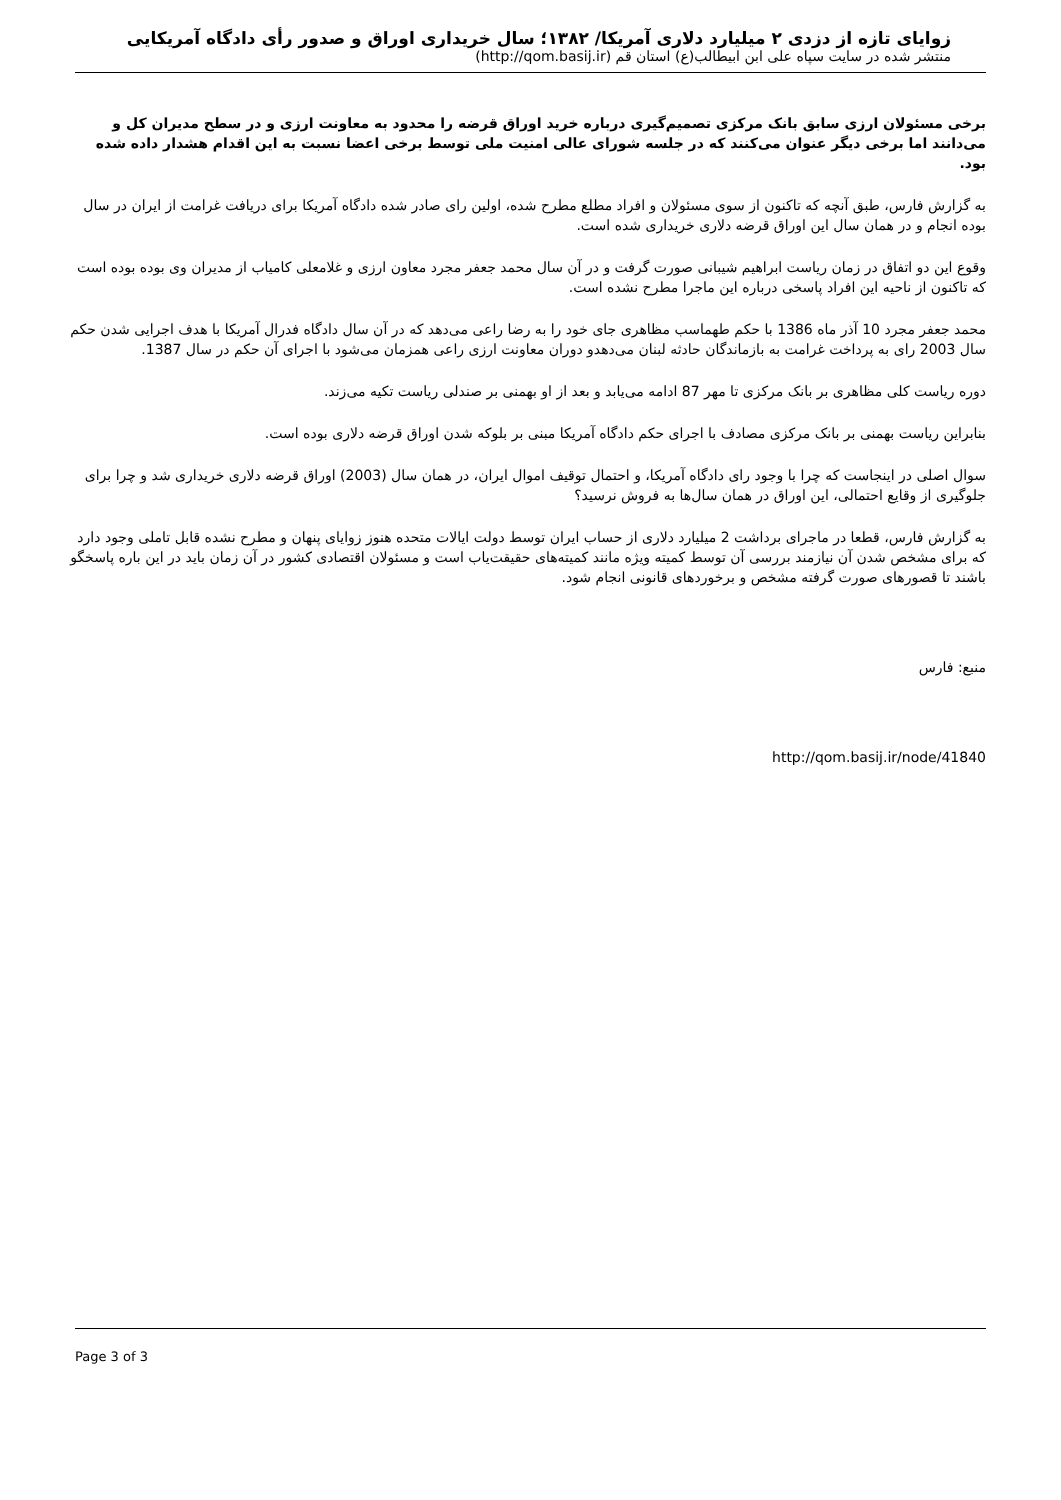زوایای تازه از دزدی ۲ میلیارد دلاری آمریکا/ ۱۳۸۲؛ سال خریداری اوراق و صدور رأی دادگاه آمریکایی
منتشر شده در سایت سپاه علی ابن ابیطالب(ع) استان قم (http://qom.basij.ir)
برخی مسئولان ارزی سابق بانک مرکزی تصمیم‌گیری درباره خرید اوراق قرضه را محدود به معاونت ارزی و در سطح مدیران کل و می‌دانند اما برخی دیگر عنوان می‌کنند که در جلسه شورای عالی امنیت ملی توسط برخی اعضا نسبت به این اقدام هشدار داده شده بود.
به گزارش فارس، طبق آنچه که تاکنون از سوی مسئولان و افراد مطلع مطرح شده، اولین رای صادر شده دادگاه آمریکا برای دریافت غرامت از ایران در سال بوده انجام و در همان سال این اوراق قرضه دلاری خریداری شده است.
وقوع این دو اتفاق در زمان ریاست ابراهیم شیبانی صورت گرفت و در آن سال محمد جعفر مجرد معاون ارزی و غلامعلی کامیاب از مدیران وی بوده بوده است که تاکنون از ناحیه این افراد پاسخی درباره این ماجرا مطرح نشده است.
محمد جعفر مجرد 10 آذر ماه 1386 با حکم طهماسب مظاهری جای خود را به رضا راعی می‌دهد که در آن سال دادگاه فدرال آمریکا با هدف اجرایی شدن حکم سال 2003 رای به پرداخت غرامت به بازماندگان حادثه لبنان می‌دهدو دوران معاونت ارزی راعی همزمان می‌شود با اجرای آن حکم در سال 1387.
دوره ریاست کلی مظاهری بر بانک مرکزی تا مهر 87 ادامه می‌یابد و بعد از او بهمنی بر صندلی ریاست تکیه می‌زند.
بنابراین ریاست بهمنی بر بانک مرکزی مصادف با اجرای حکم دادگاه آمریکا مبنی بر بلوکه شدن اوراق قرضه دلاری بوده است.
سوال اصلی در اینجاست که چرا با وجود رای دادگاه آمریکا، و احتمال توقیف اموال ایران، در همان سال (2003) اوراق قرضه دلاری خریداری شد و چرا برای جلوگیری از وقایع احتمالی، این اوراق در همان سال‌ها به فروش نرسید؟
به گزارش فارس، قطعا در ماجرای برداشت 2 میلیارد دلاری از حساب ایران توسط دولت ایالات متحده هنوز زوایای پنهان و مطرح نشده قابل تاملی وجود دارد که برای مشخص شدن آن نیازمند بررسی آن توسط کمیته ویژه مانند کمیته‌های حقیقت‌یاب است و مسئولان اقتصادی کشور در آن زمان باید در این باره پاسخگو باشند تا قصورهای صورت گرفته مشخص و برخوردهای قانونی انجام شود.
منبع: فارس
http://qom.basij.ir/node/41840
Page 3 of 3